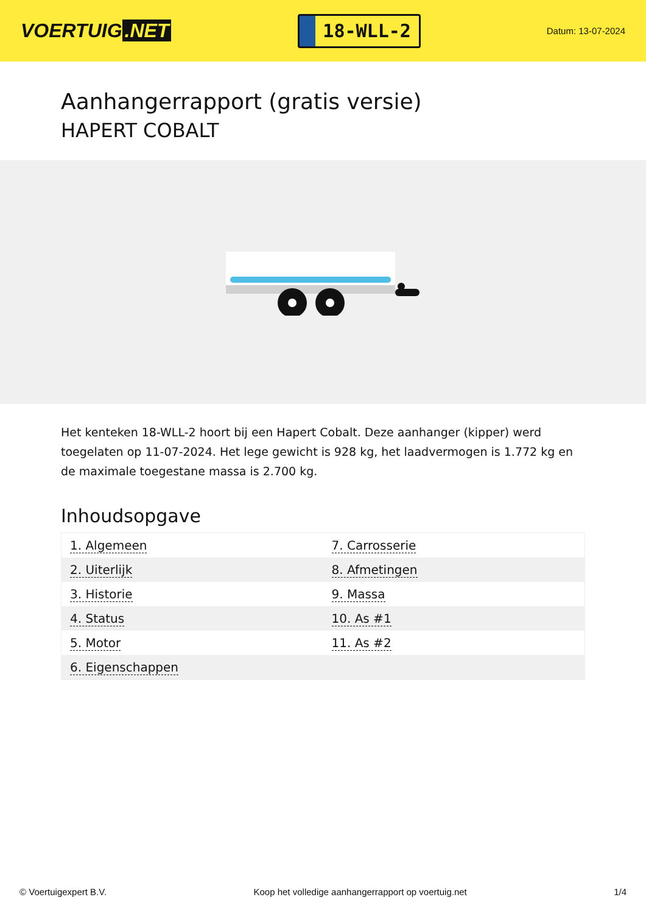VOERTUIG.NET
18-WLL-2
Datum: 13-07-2024
Aanhangerrapport (gratis versie)
HAPERT COBALT
Het kenteken 18-WLL-2 hoort bij een Hapert Cobalt. Deze aanhanger (kipper) werd toegelaten op 11-07-2024. Het lege gewicht is 928 kg, het laadvermogen is 1.772 kg en de maximale toegestane massa is 2.700 kg.
Inhoudsopgave
| 1. Algemeen | 7. Carrosserie |
| 2. Uiterlijk | 8. Afmetingen |
| 3. Historie | 9. Massa |
| 4. Status | 10. As #1 |
| 5. Motor | 11. As #2 |
| 6. Eigenschappen | |
© Voertuigexpert B.V. Koop het volledige aanhangerrapport op voertuig.net 1/4